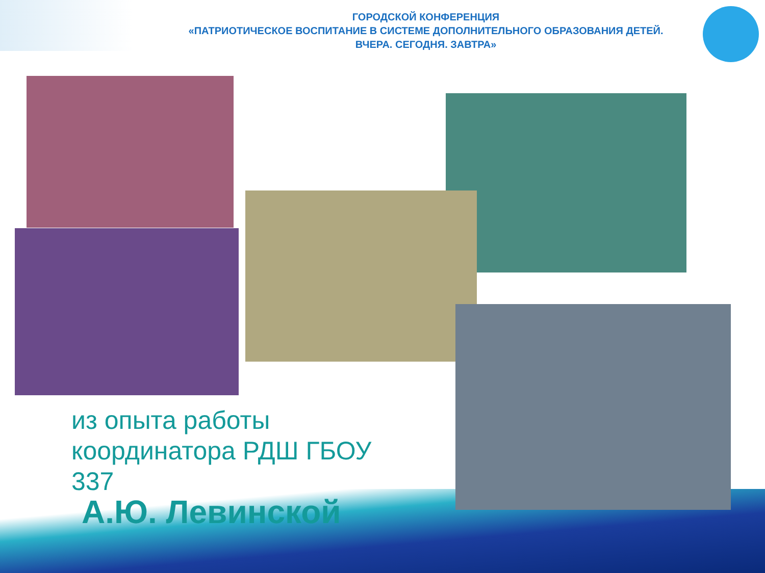ГОРОДСКОЙ КОНФЕРЕНЦИЯ
«ПАТРИОТИЧЕСКОЕ ВОСПИТАНИЕ В СИСТЕМЕ ДОПОЛНИТЕЛЬНОГО ОБРАЗОВАНИЯ ДЕТЕЙ.
ВЧЕРА. СЕГОДНЯ. ЗАВТРА»
из опыта работы координатора РДШ ГБОУ 337
А.Ю. Левинской